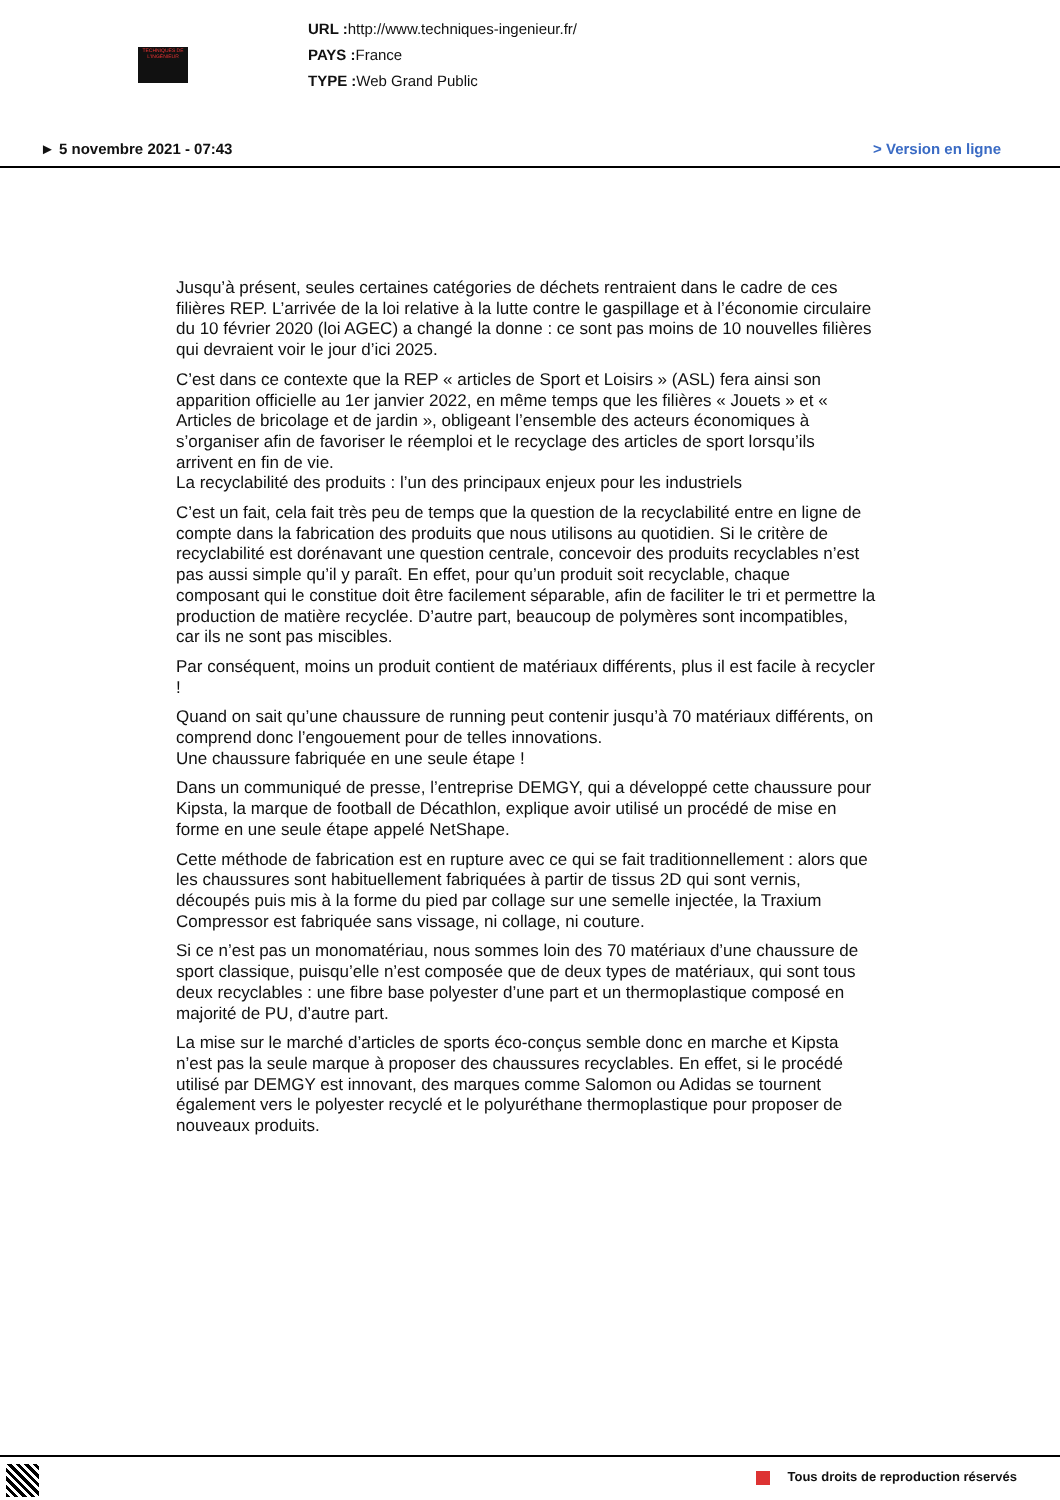TECHNIQUES DE L'INGÉNIEUR
URL : http://www.techniques-ingenieur.fr/
PAYS : France
TYPE : Web Grand Public
► 5 novembre 2021 - 07:43 > Version en ligne
Jusqu’à présent, seules certaines catégories de déchets rentraient dans le cadre de ces filières REP. L’arrivée de la loi relative à la lutte contre le gaspillage et à l’économie circulaire du 10 février 2020 (loi AGEC) a changé la donne : ce sont pas moins de 10 nouvelles filières qui devraient voir le jour d’ici 2025.
C’est dans ce contexte que la REP « articles de Sport et Loisirs » (ASL) fera ainsi son apparition officielle au 1er janvier 2022, en même temps que les filières « Jouets » et « Articles de bricolage et de jardin », obligeant l’ensemble des acteurs économiques à s’organiser afin de favoriser le réemploi et le recyclage des articles de sport lorsqu’ils arrivent en fin de vie.
La recyclabilité des produits : l’un des principaux enjeux pour les industriels
C’est un fait, cela fait très peu de temps que la question de la recyclabilité entre en ligne de compte dans la fabrication des produits que nous utilisons au quotidien. Si le critère de recyclabilité est dorénavant une question centrale, concevoir des produits recyclables n’est pas aussi simple qu’il y paraît. En effet, pour qu’un produit soit recyclable, chaque composant qui le constitue doit être facilement séparable, afin de faciliter le tri et permettre la production de matière recyclée. D’autre part, beaucoup de polymères sont incompatibles, car ils ne sont pas miscibles.
Par conséquent, moins un produit contient de matériaux différents, plus il est facile à recycler !
Quand on sait qu’une chaussure de running peut contenir jusqu’à 70 matériaux différents, on comprend donc l’engouement pour de telles innovations.
Une chaussure fabriquée en une seule étape !
Dans un communiqué de presse, l’entreprise DEMGY, qui a développé cette chaussure pour Kipsta, la marque de football de Décathlon, explique avoir utilisé un procédé de mise en forme en une seule étape appelé NetShape.
Cette méthode de fabrication est en rupture avec ce qui se fait traditionnellement : alors que les chaussures sont habituellement fabriquées à partir de tissus 2D qui sont vernis, découpés puis mis à la forme du pied par collage sur une semelle injectée, la Traxium Compressor est fabriquée sans vissage, ni collage, ni couture.
Si ce n’est pas un monomatériau, nous sommes loin des 70 matériaux d’une chaussure de sport classique, puisqu’elle n’est composée que de deux types de matériaux, qui sont tous deux recyclables : une fibre base polyester d’une part et un thermoplastique composé en majorité de PU, d’autre part.
La mise sur le marché d’articles de sports éco-conçus semble donc en marche et Kipsta n’est pas la seule marque à proposer des chaussures recyclables. En effet, si le procédé utilisé par DEMGY est innovant, des marques comme Salomon ou Adidas se tournent également vers le polyester recyclé et le polyuréthane thermoplastique pour proposer de nouveaux produits.
Tous droits de reproduction réservés